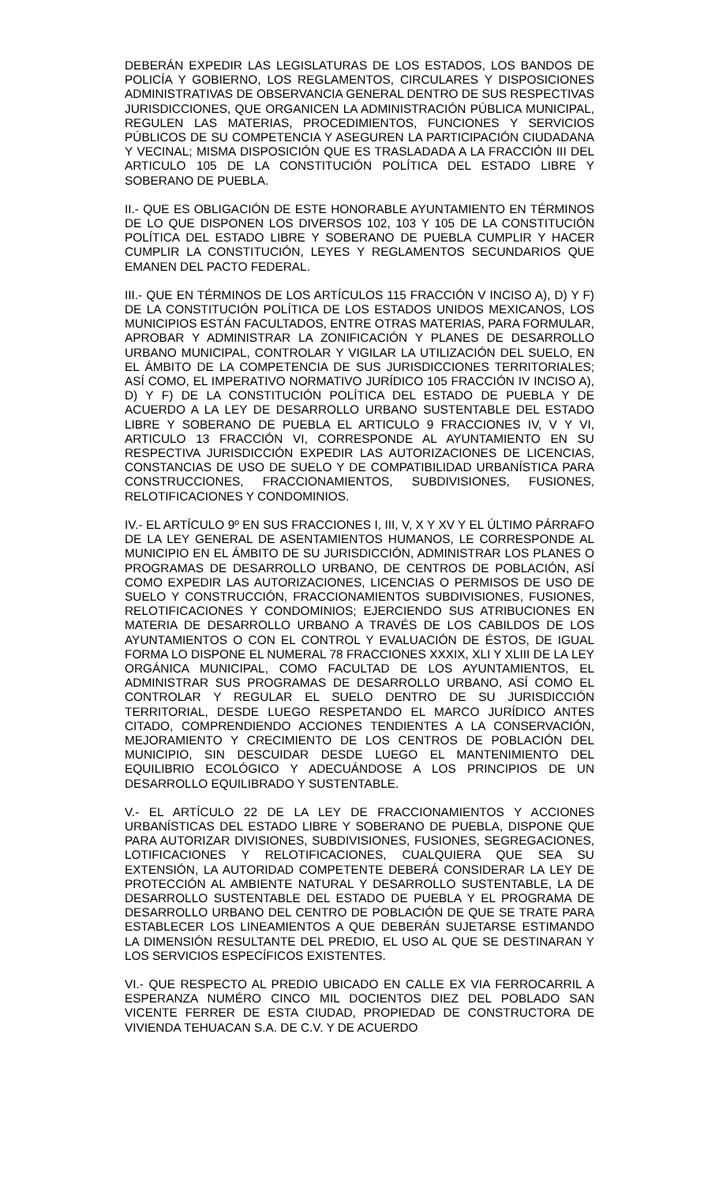DEBERÁN EXPEDIR LAS LEGISLATURAS DE LOS ESTADOS, LOS BANDOS DE POLICÍA Y GOBIERNO, LOS REGLAMENTOS, CIRCULARES Y DISPOSICIONES ADMINISTRATIVAS DE OBSERVANCIA GENERAL DENTRO DE SUS RESPECTIVAS JURISDICCIONES, QUE ORGANICEN LA ADMINISTRACIÓN PÚBLICA MUNICIPAL, REGULEN LAS MATERIAS, PROCEDIMIENTOS, FUNCIONES Y SERVICIOS PÚBLICOS DE SU COMPETENCIA Y ASEGUREN LA PARTICIPACIÓN CIUDADANA Y VECINAL; MISMA DISPOSICIÓN QUE ES TRASLADADA A LA FRACCIÓN III DEL ARTICULO 105 DE LA CONSTITUCIÓN POLÍTICA DEL ESTADO LIBRE Y SOBERANO DE PUEBLA.
II.- QUE ES OBLIGACIÓN DE ESTE HONORABLE AYUNTAMIENTO EN TÉRMINOS DE LO QUE DISPONEN LOS DIVERSOS 102, 103 Y 105 DE LA CONSTITUCIÓN POLÍTICA DEL ESTADO LIBRE Y SOBERANO DE PUEBLA CUMPLIR Y HACER CUMPLIR LA CONSTITUCIÓN, LEYES Y REGLAMENTOS SECUNDARIOS QUE EMANEN DEL PACTO FEDERAL.
III.- QUE EN TÉRMINOS DE LOS ARTÍCULOS 115 FRACCIÓN V INCISO A), D) Y F) DE LA CONSTITUCIÓN POLÍTICA DE LOS ESTADOS UNIDOS MEXICANOS, LOS MUNICIPIOS ESTÁN FACULTADOS, ENTRE OTRAS MATERIAS, PARA FORMULAR, APROBAR Y ADMINISTRAR LA ZONIFICACIÓN Y PLANES DE DESARROLLO URBANO MUNICIPAL, CONTROLAR Y VIGILAR LA UTILIZACIÓN DEL SUELO, EN EL ÁMBITO DE LA COMPETENCIA DE SUS JURISDICCIONES TERRITORIALES; ASÍ COMO, EL IMPERATIVO NORMATIVO JURÍDICO 105 FRACCIÓN IV INCISO A), D) Y F) DE LA CONSTITUCIÓN POLÍTICA DEL ESTADO DE PUEBLA Y DE ACUERDO A LA LEY DE DESARROLLO URBANO SUSTENTABLE DEL ESTADO LIBRE Y SOBERANO DE PUEBLA EL ARTICULO 9 FRACCIONES IV, V Y VI, ARTICULO 13 FRACCIÓN VI, CORRESPONDE AL AYUNTAMIENTO EN SU RESPECTIVA JURISDICCIÓN EXPEDIR LAS AUTORIZACIONES DE LICENCIAS, CONSTANCIAS DE USO DE SUELO Y DE COMPATIBILIDAD URBANÍSTICA PARA CONSTRUCCIONES, FRACCIONAMIENTOS, SUBDIVISIONES, FUSIONES, RELOTIFICACIONES Y CONDOMINIOS.
IV.- EL ARTÍCULO 9º EN SUS FRACCIONES I, III, V, X Y XV Y EL ÚLTIMO PÁRRAFO DE LA LEY GENERAL DE ASENTAMIENTOS HUMANOS, LE CORRESPONDE AL MUNICIPIO EN EL ÁMBITO DE SU JURISDICCIÓN, ADMINISTRAR LOS PLANES O PROGRAMAS DE DESARROLLO URBANO, DE CENTROS DE POBLACIÓN, ASÍ COMO EXPEDIR LAS AUTORIZACIONES, LICENCIAS O PERMISOS DE USO DE SUELO Y CONSTRUCCIÓN, FRACCIONAMIENTOS SUBDIVISIONES, FUSIONES, RELOTIFICACIONES Y CONDOMINIOS; EJERCIENDO SUS ATRIBUCIONES EN MATERIA DE DESARROLLO URBANO A TRAVÉS DE LOS CABILDOS DE LOS AYUNTAMIENTOS O CON EL CONTROL Y EVALUACIÓN DE ÉSTOS, DE IGUAL FORMA LO DISPONE EL NUMERAL 78 FRACCIONES XXXIX, XLI Y XLIII DE LA LEY ORGÁNICA MUNICIPAL, COMO FACULTAD DE LOS AYUNTAMIENTOS, EL ADMINISTRAR SUS PROGRAMAS DE DESARROLLO URBANO, ASÍ COMO EL CONTROLAR Y REGULAR EL SUELO DENTRO DE SU JURISDICCIÓN TERRITORIAL, DESDE LUEGO RESPETANDO EL MARCO JURÍDICO ANTES CITADO, COMPRENDIENDO ACCIONES TENDIENTES A LA CONSERVACIÓN, MEJORAMIENTO Y CRECIMIENTO DE LOS CENTROS DE POBLACIÓN DEL MUNICIPIO, SIN DESCUIDAR DESDE LUEGO EL MANTENIMIENTO DEL EQUILIBRIO ECOLÓGICO Y ADECUÁNDOSE A LOS PRINCIPIOS DE UN DESARROLLO EQUILIBRADO Y SUSTENTABLE.
V.- EL ARTÍCULO 22 DE LA LEY DE FRACCIONAMIENTOS Y ACCIONES URBANÍSTICAS DEL ESTADO LIBRE Y SOBERANO DE PUEBLA, DISPONE QUE PARA AUTORIZAR DIVISIONES, SUBDIVISIONES, FUSIONES, SEGREGACIONES, LOTIFICACIONES Y RELOTIFICACIONES, CUALQUIERA QUE SEA SU EXTENSIÓN, LA AUTORIDAD COMPETENTE DEBERÁ CONSIDERAR LA LEY DE PROTECCIÓN AL AMBIENTE NATURAL Y DESARROLLO SUSTENTABLE, LA DE DESARROLLO SUSTENTABLE DEL ESTADO DE PUEBLA Y EL PROGRAMA DE DESARROLLO URBANO DEL CENTRO DE POBLACIÓN DE QUE SE TRATE PARA ESTABLECER LOS LINEAMIENTOS A QUE DEBERÁN SUJETARSE ESTIMANDO LA DIMENSIÓN RESULTANTE DEL PREDIO, EL USO AL QUE SE DESTINARAN Y LOS SERVICIOS ESPECÍFICOS EXISTENTES.
VI.- QUE RESPECTO AL PREDIO UBICADO EN CALLE EX VIA FERROCARRIL A ESPERANZA NUMÉRO CINCO MIL DOCIENTOS DIEZ DEL POBLADO SAN VICENTE FERRER DE ESTA CIUDAD, PROPIEDAD DE CONSTRUCTORA DE VIVIENDA TEHUACAN S.A. DE C.V. Y DE ACUERDO